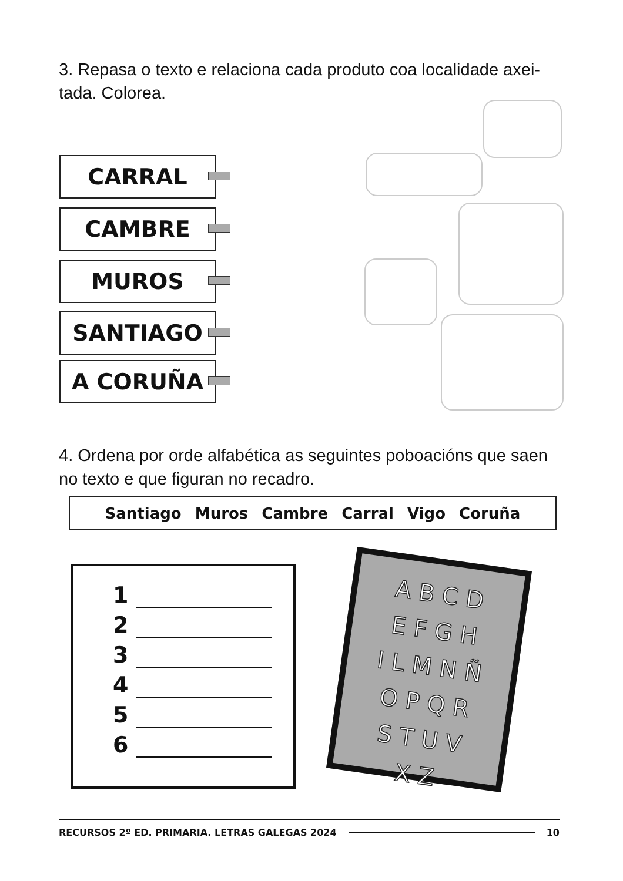3. Repasa o texto e relaciona cada produto coa localidade axei-tada. Colorea.
CARRAL
CAMBRE
MUROS
SANTIAGO
A CORUÑA
4. Ordena por orde alfabética as seguintes poboacións que saen no texto e que figuran no recadro.
Santiago Muros Cambre Carral Vigo Coruña
1
2
3
4
5
6
A B C D
E F G H
I L M N Ñ
O P Q R
S T U V
X Z
RECURSOS 2º ED. PRIMARIA. LETRAS GALEGAS 2024 10